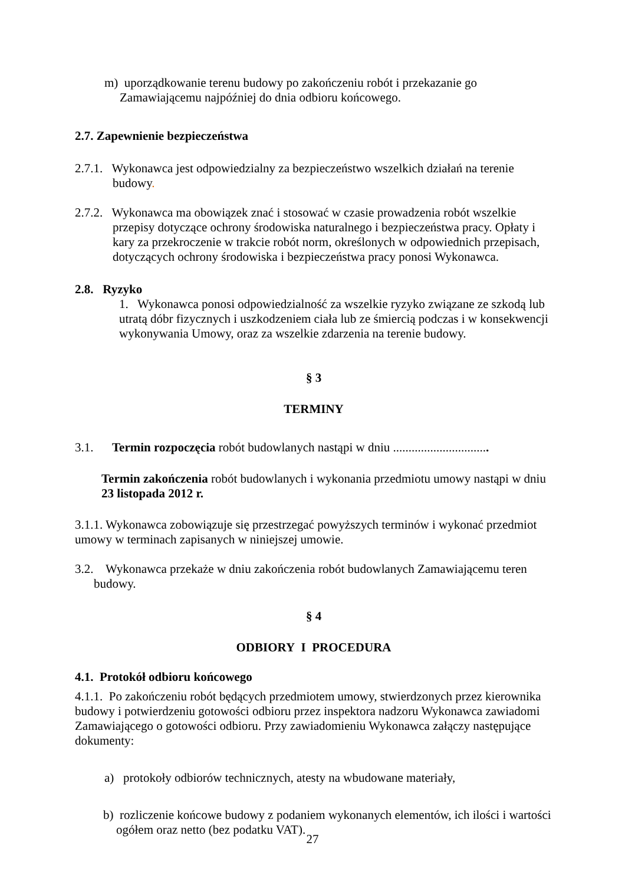m) uporządkowanie terenu budowy po zakończeniu robót i przekazanie go Zamawiającemu najpóźniej do dnia odbioru końcowego.
2.7. Zapewnienie bezpieczeństwa
2.7.1. Wykonawca jest odpowiedzialny za bezpieczeństwo wszelkich działań na terenie budowy.
2.7.2. Wykonawca ma obowiązek znać i stosować w czasie prowadzenia robót wszelkie przepisy dotyczące ochrony środowiska naturalnego i bezpieczeństwa pracy. Opłaty i kary za przekroczenie w trakcie robót norm, określonych w odpowiednich przepisach, dotyczących ochrony środowiska i bezpieczeństwa pracy ponosi Wykonawca.
2.8. Ryzyko
1. Wykonawca ponosi odpowiedzialność za wszelkie ryzyko związane ze szkodą lub utratą dóbr fizycznych i uszkodzeniem ciała lub ze śmiercią podczas i w konsekwencji wykonywania Umowy, oraz za wszelkie zdarzenia na terenie budowy.
§ 3
TERMINY
3.1. Termin rozpoczęcia robót budowlanych nastąpi w dniu ...............................
Termin zakończenia robót budowlanych i wykonania przedmiotu umowy nastąpi w dniu 23 listopada 2012 r.
3.1.1. Wykonawca zobowiązuje się przestrzegać powyższych terminów i wykonać przedmiot umowy w terminach zapisanych w niniejszej umowie.
3.2. Wykonawca przekaże w dniu zakończenia robót budowlanych Zamawiającemu teren budowy.
§ 4
ODBIORY I PROCEDURA
4.1. Protokół odbioru końcowego
4.1.1. Po zakończeniu robót będących przedmiotem umowy, stwierdzonych przez kierownika budowy i potwierdzeniu gotowości odbioru przez inspektora nadzoru Wykonawca zawiadomi Zamawiającego o gotowości odbioru. Przy zawiadomieniu Wykonawca załączy następujące dokumenty:
a) protokoły odbiorów technicznych, atesty na wbudowane materiały,
b) rozliczenie końcowe budowy z podaniem wykonanych elementów, ich ilości i wartości ogółem oraz netto (bez podatku VAT).
27